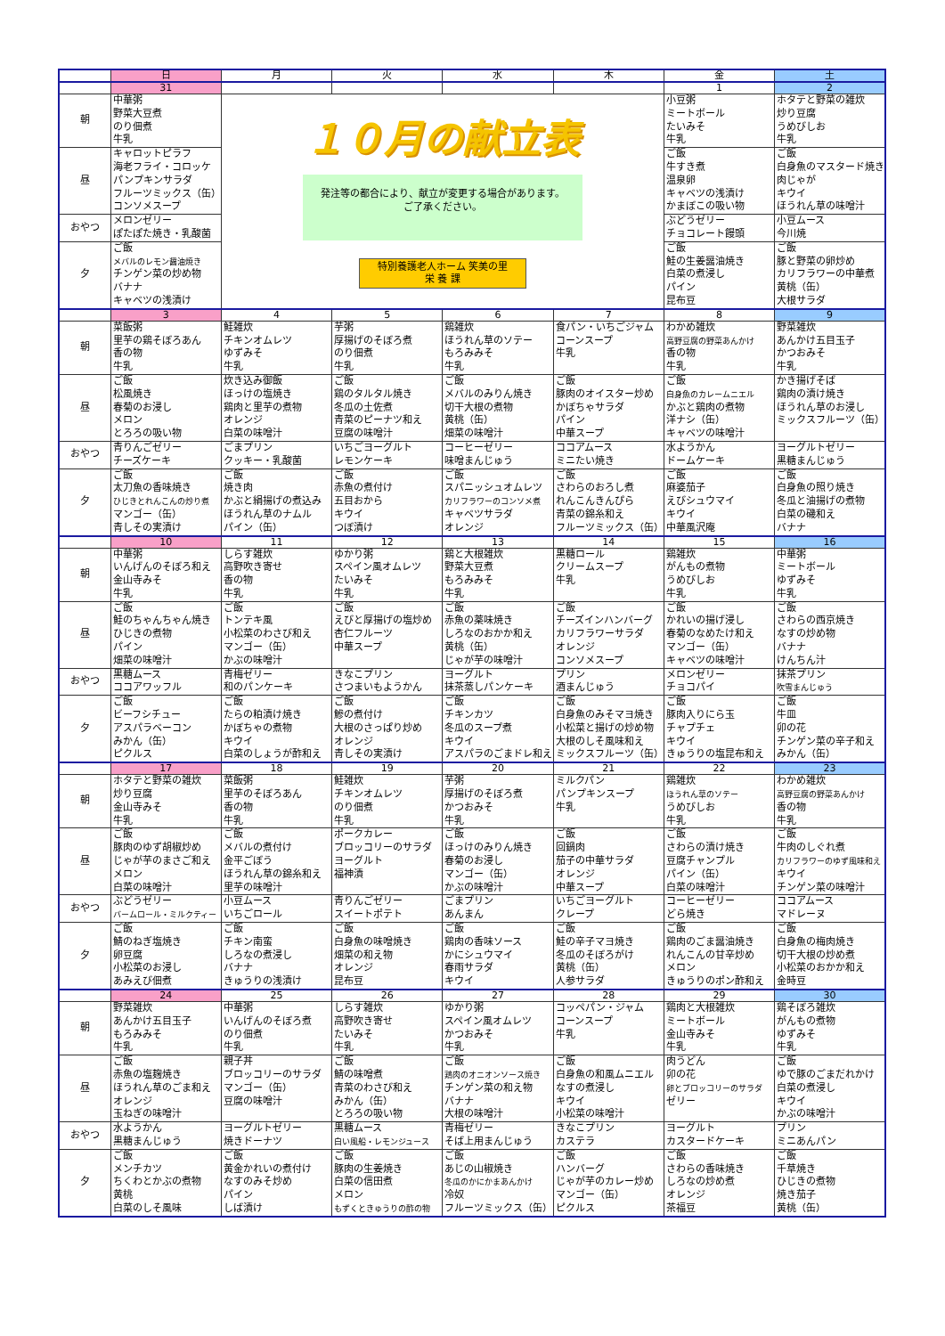| | 日 | 月 | 火 | 水 | 木 | 金 | 土 |
| --- | --- | --- | --- | --- | --- | --- | --- |
| | 31 | | | | | 1 | 2 |
| 朝 | 中華粥 野菜大豆煮 のり佃煮 牛乳 | １０月の献立表 発注等の都合により、献立が変更する場合があります。 ご了承ください。 特別養護老人ホーム 笑美の里 栄 養 課 | | | | 小豆粥 ミートボール たいみそ 牛乳 | ホタテと野菜の雑炊 炒り豆腐 うめびしお 牛乳 |
| 昼 | キャロットピラフ 海老フライ・コロッケ パンプキンサラダ フルーツミックス（缶） コンソメスープ | | | | | ご飯 牛すき煮 温泉卵 キャベツの浅漬け かまぼこの吸い物 | ご飯 白身魚のマスタード焼き 肉じゃが キウイ ほうれん草の味噌汁 |
| おやつ | メロンゼリー ぽたぽた焼き・乳酸菌 | | | | | ぶどうゼリー チョコレート饅頭 | 小豆ムース 今川焼 |
| 夕 | ご飯 メバルのレモン醤油焼き チンゲン菜の炒め物 バナナ キャベツの浅漬け | | | | | ご飯 鮭の生姜醤油焼き 白菜の煮浸し パイン 昆布豆 | ご飯 豚と野菜の卵炒め カリフラワーの中華煮 黄桃（缶） 大根サラダ |
| | 3 | 4 | 5 | 6 | 7 | 8 | 9 |
| 朝 | 菜飯粥 里芋の鶏そぼろあん 香の物 牛乳 | 鮭雑炊 チキンオムレツ ゆずみそ 牛乳 | 芋粥 厚揚げのそぼろ煮 のり佃煮 牛乳 | 鶏雑炊 ほうれん草のソテー もろみみそ 牛乳 | 食パン・いちごジャム コーンスープ 牛乳 | わかめ雑炊 高野豆腐の野菜あんかけ 香の物 牛乳 | 野菜雑炊 あんかけ五目玉子 かつおみそ 牛乳 |
| 昼 | ご飯 松風焼き 春菊のお浸し メロン とろろの吸い物 | 炊き込み御飯 ほっけの塩焼き 鶏肉と里芋の煮物 オレンジ 白菜の味噌汁 | ご飯 鶏のタルタル焼き 冬瓜の土佐煮 青菜のピーナツ和え 豆腐の味噌汁 | ご飯 メバルのみりん焼き 切干大根の煮物 黄桃（缶） 畑菜の味噌汁 | ご飯 豚肉のオイスター炒め かぼちゃサラダ パイン 中華スープ | ご飯 白身魚のカレームニエル かぶと鶏肉の煮物 洋ナシ（缶） キャベツの味噌汁 | かき揚げそば 鶏肉の漬け焼き ほうれん草のお浸し ミックスフルーツ（缶） |
| おやつ | 青りんごゼリー チーズケーキ | ごまプリン クッキー・乳酸菌 | いちごヨーグルト レモンケーキ | コーヒーゼリー 味噌まんじゅう | ココアムース ミニたい焼き | 水ようかん ドームケーキ | ヨーグルトゼリー 黒糖まんじゅう |
| 夕 | ご飯 太刀魚の香味焼き ひじきとれんこんの炒り煮 マンゴー（缶） 青しその実漬け | ご飯 焼き肉 かぶと絹揚げの煮込み ほうれん草のナムル パイン（缶） | ご飯 赤魚の煮付け 五目おから キウイ つぼ漬け | ご飯 スパニッシュオムレツ カリフラワーのコンソメ煮 キャベツサラダ オレンジ | ご飯 さわらのおろし煮 れんこんきんぴら 青菜の錦糸和え フルーツミックス（缶） | ご飯 麻婆茄子 えびシュウマイ キウイ 中華風沢庵 | ご飯 白身魚の照り焼き 冬瓜と油揚げの煮物 白菜の磯和え バナナ |
| | 10 | 11 | 12 | 13 | 14 | 15 | 16 |
| 朝 | 中華粥 いんげんのそぼろ和え 金山寺みそ 牛乳 | しらす雑炊 高野吹き寄せ 香の物 牛乳 | ゆかり粥 スペイン風オムレツ たいみそ 牛乳 | 鶏と大根雑炊 野菜大豆煮 もろみみそ 牛乳 | 黒糖ロール クリームスープ 牛乳 | 鶏雑炊 がんもの煮物 うめびしお 牛乳 | 中華粥 ミートボール ゆずみそ 牛乳 |
| 昼 | ご飯 鮭のちゃんちゃん焼き ひじきの煮物 パイン 畑菜の味噌汁 | ご飯 トンテキ風 小松菜のわさび和え マンゴー（缶） かぶの味噌汁 | ご飯 えびと厚揚げの塩炒め 杏仁フルーツ 中華スープ | ご飯 赤魚の薬味焼き しろなのおかか和え 黄桃（缶） じゃが芋の味噌汁 | ご飯 チーズインハンバーグ カリフラワーサラダ オレンジ コンソメスープ | ご飯 かれいの揚げ浸し 春菊のなめたけ和え マンゴー（缶） キャベツの味噌汁 | ご飯 さわらの西京焼き なすの炒め物 バナナ けんちん汁 |
| おやつ | 黒糖ムース ココアワッフル | 青梅ゼリー 和のパンケーキ | きなこプリン さつまいもようかん | ヨーグルト 抹茶蒸しパンケーキ | プリン 酒まんじゅう | メロンゼリー チョコパイ | 抹茶プリン 吹雪まんじゅう |
| 夕 | ご飯 ビーフシチュー アスパラベーコン みかん（缶） ピクルス | ご飯 たらの粕漬け焼き かぼちゃの煮物 キウイ 白菜のしょうが酢和え | ご飯 鰺の煮付け 大根のさっぱり炒め オレンジ 青しその実漬け | ご飯 チキンカツ 冬瓜のスープ煮 キウイ アスパラのごまドレ和え | ご飯 白身魚のみそマヨ焼き 小松菜と揚げの炒め物 大根のしそ風味和え ミックスフルーツ（缶） | ご飯 豚肉入りにら玉 チャプチェ キウイ きゅうりの塩昆布和え | ご飯 牛皿 卯の花 チンゲン菜の辛子和え みかん（缶） |
| | 17 | 18 | 19 | 20 | 21 | 22 | 23 |
| 朝 | ホタテと野菜の雑炊 炒り豆腐 金山寺みそ 牛乳 | 菜飯粥 里芋のそぼろあん 香の物 牛乳 | 鮭雑炊 チキンオムレツ のり佃煮 牛乳 | 芋粥 厚揚げのそぼろ煮 かつおみそ 牛乳 | ミルクパン パンプキンスープ 牛乳 | 鶏雑炊 ほうれん草のソテー うめびしお 牛乳 | わかめ雑炊 高野豆腐の野菜あんかけ 香の物 牛乳 |
| 昼 | ご飯 豚肉のゆず胡椒炒め じゃが芋のまさご和え メロン 白菜の味噌汁 | ご飯 メバルの煮付け 金平ごぼう ほうれん草の錦糸和え 里芋の味噌汁 | ポークカレー ブロッコリーのサラダ ヨーグルト 福神漬 | ご飯 ほっけのみりん焼き 春菊のお浸し マンゴー（缶） かぶの味噌汁 | ご飯 回鍋肉 茄子の中華サラダ オレンジ 中華スープ | ご飯 さわらの漬け焼き 豆腐チャンプル パイン（缶） 白菜の味噌汁 | ご飯 牛肉のしぐれ煮 カリフラワーのゆず風味和え キウイ チンゲン菜の味噌汁 |
| おやつ | ぶどうゼリー バームロール・ミルクティー | 小豆ムース いちごロール | 青りんごゼリー スイートポテト | ごまプリン あんまん | いちごヨーグルト クレープ | コーヒーゼリー どら焼き | ココアムース マドレーヌ |
| 夕 | ご飯 鯖のねぎ塩焼き 卵豆腐 小松菜のお浸し あみえび佃煮 | ご飯 チキン南蛮 しろなの煮浸し バナナ きゅうりの浅漬け | ご飯 白身魚の味噌焼き 畑菜の和え物 オレンジ 昆布豆 | ご飯 鶏肉の香味ソース かにシュウマイ 春雨サラダ キウイ | ご飯 鮭の辛子マヨ焼き 冬瓜のそぼろがけ 黄桃（缶） 人参サラダ | ご飯 鶏肉のごま醤油焼き れんこんの甘辛炒め メロン きゅうりのポン酢和え | ご飯 白身魚の梅肉焼き 切干大根の炒め煮 小松菜のおかか和え 金時豆 |
| | 24 | 25 | 26 | 27 | 28 | 29 | 30 |
| 朝 | 野菜雑炊 あんかけ五目玉子 もろみみそ 牛乳 | 中華粥 いんげんのそぼろ煮 のり佃煮 牛乳 | しらす雑炊 高野吹き寄せ たいみそ 牛乳 | ゆかり粥 スペイン風オムレツ かつおみそ 牛乳 | コッペパン・ジャム コーンスープ 牛乳 | 鶏肉と大根雑炊 ミートボール 金山寺みそ 牛乳 | 鶏そぼろ雑炊 がんもの煮物 ゆずみそ 牛乳 |
| 昼 | ご飯 赤魚の塩麹焼き ほうれん草のごま和え オレンジ 玉ねぎの味噌汁 | 親子丼 ブロッコリーのサラダ マンゴー（缶） 豆腐の味噌汁 | ご飯 鯖の味噌煮 青菜のわさび和え みかん（缶） とろろの吸い物 | ご飯 鶏肉のオニオンソース焼き チンゲン菜の和え物 バナナ 大根の味噌汁 | ご飯 白身魚の和風ムニエル なすの煮浸し キウイ 小松菜の味噌汁 | 肉うどん 卯の花 卵とブロッコリーのサラダ ゼリー | ご飯 ゆで豚のごまだれかけ 白菜の煮浸し キウイ かぶの味噌汁 |
| おやつ | 水ようかん 黒糖まんじゅう | ヨーグルトゼリー 焼きドーナツ | 黒糖ムース 白い風船・レモンジュース | 青梅ゼリー そば上用まんじゅう | きなこプリン カステラ | ヨーグルト カスタードケーキ | プリン ミニあんパン |
| 夕 | ご飯 メンチカツ ちくわとかぶの煮物 黄桃 白菜のしそ風味 | ご飯 黄金かれいの煮付け なすのみそ炒め パイン しば漬け | ご飯 豚肉の生姜焼き 白菜の信田煮 メロン もずくときゅうりの酢の物 | ご飯 あじの山椒焼き 冬瓜のかにかまあんかけ 冷奴 フルーツミックス（缶） | ご飯 ハンバーグ じゃが芋のカレー炒め マンゴー（缶） ピクルス | ご飯 さわらの香味焼き しろなの炒め煮 オレンジ 茶福豆 | ご飯 千草焼き ひじきの煮物 焼き茄子 黄桃（缶） |